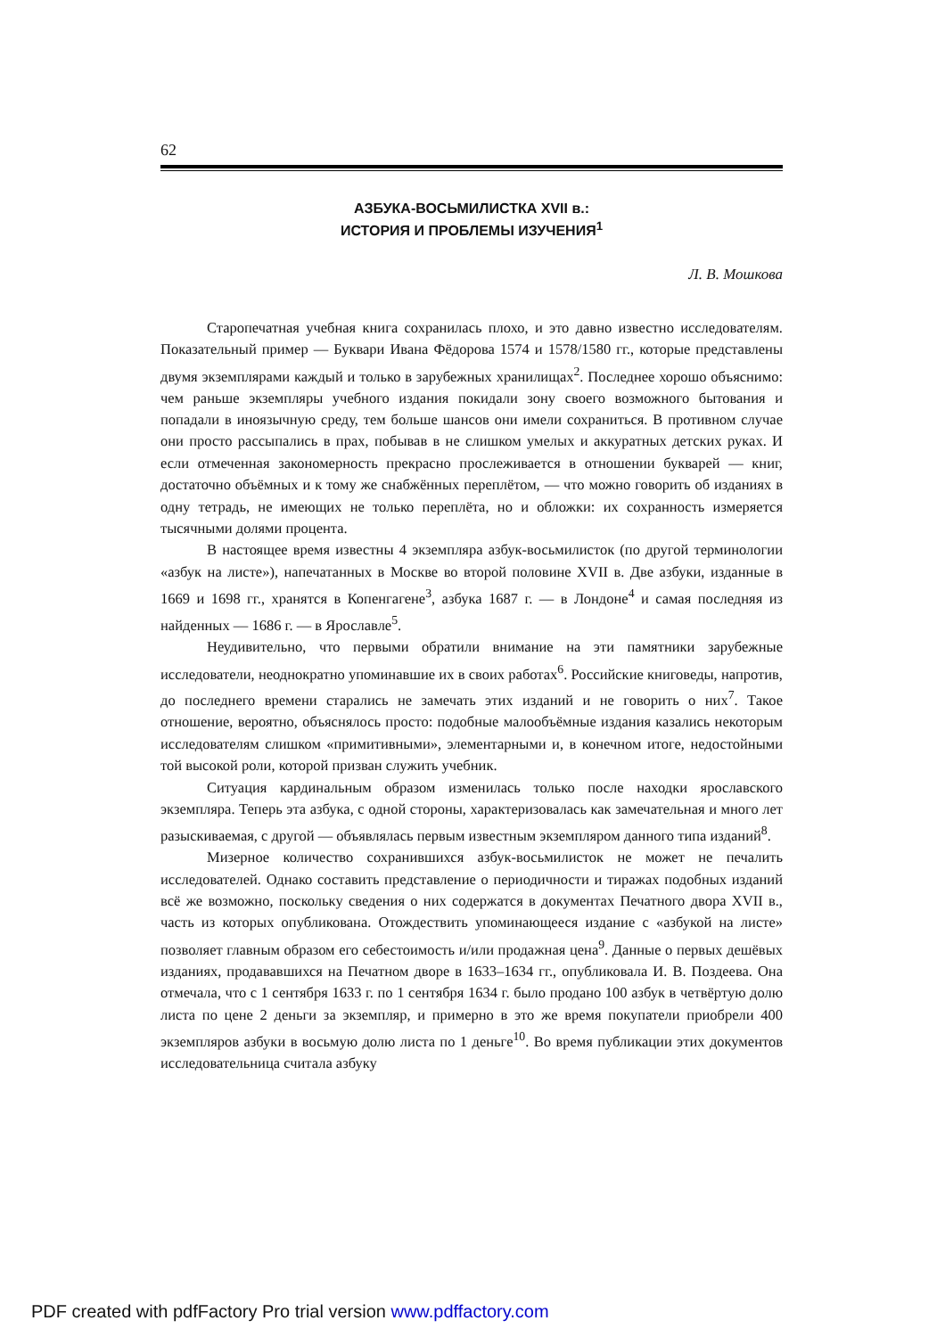62
АЗБУКА-ВОСЬМИЛИСТКА XVII в.:
ИСТОРИЯ И ПРОБЛЕМЫ ИЗУЧЕНИЯ<sup>1</sup>
Л. В. Мошкова
Старопечатная учебная книга сохранилась плохо, и это давно известно исследователям. Показательный пример — Буквари Ивана Фёдорова 1574 и 1578/1580 гг., которые представлены двумя экземплярами каждый и только в зарубежных хранилищах<sup>2</sup>. Последнее хорошо объяснимо: чем раньше экземпляры учебного издания покидали зону своего возможного бытования и попадали в иноязычную среду, тем больше шансов они имели сохраниться. В противном случае они просто рассыпались в прах, побывав в не слишком умелых и аккуратных детских руках. И если отмеченная закономерность прекрасно прослеживается в отношении букварей — книг, достаточно объёмных и к тому же снабжённых переплётом, — что можно говорить об изданиях в одну тетрадь, не имеющих не только переплёта, но и обложки: их сохранность измеряется тысячными долями процента.
В настоящее время известны 4 экземпляра азбук-восьмилисток (по другой терминологии «азбук на листе»), напечатанных в Москве во второй половине XVII в. Две азбуки, изданные в 1669 и 1698 гг., хранятся в Копенгагене<sup>3</sup>, азбука 1687 г. — в Лондоне<sup>4</sup> и самая последняя из найденных — 1686 г. — в Ярославле<sup>5</sup>.
Неудивительно, что первыми обратили внимание на эти памятники зарубежные исследователи, неоднократно упоминавшие их в своих работах<sup>6</sup>. Российские книговеды, напротив, до последнего времени старались не замечать этих изданий и не говорить о них<sup>7</sup>. Такое отношение, вероятно, объяснялось просто: подобные малообъёмные издания казались некоторым исследователям слишком «примитивными», элементарными и, в конечном итоге, недостойными той высокой роли, которой призван служить учебник.
Ситуация кардинальным образом изменилась только после находки ярославского экземпляра. Теперь эта азбука, с одной стороны, характеризовалась как замечательная и много лет разыскиваемая, с другой — объявлялась первым известным экземпляром данного типа изданий<sup>8</sup>.
Мизерное количество сохранившихся азбук-восьмилисток не может не печалить исследователей. Однако составить представление о периодичности и тиражах подобных изданий всё же возможно, поскольку сведения о них содержатся в документах Печатного двора XVII в., часть из которых опубликована. Отождествить упоминающееся издание с «азбукой на листе» позволяет главным образом его себестоимость и/или продажная цена<sup>9</sup>. Данные о первых дешёвых изданиях, продававшихся на Печатном дворе в 1633–1634 гг., опубликовала И. В. Поздеева. Она отмечала, что с 1 сентября 1633 г. по 1 сентября 1634 г. было продано 100 азбук в четвёртую долю листа по цене 2 деньги за экземпляр, и примерно в это же время покупатели приобрели 400 экземпляров азбуки в восьмую долю листа по 1 деньге<sup>10</sup>. Во время публикации этих документов исследовательница считала азбуку
PDF created with pdfFactory Pro trial version www.pdffactory.com